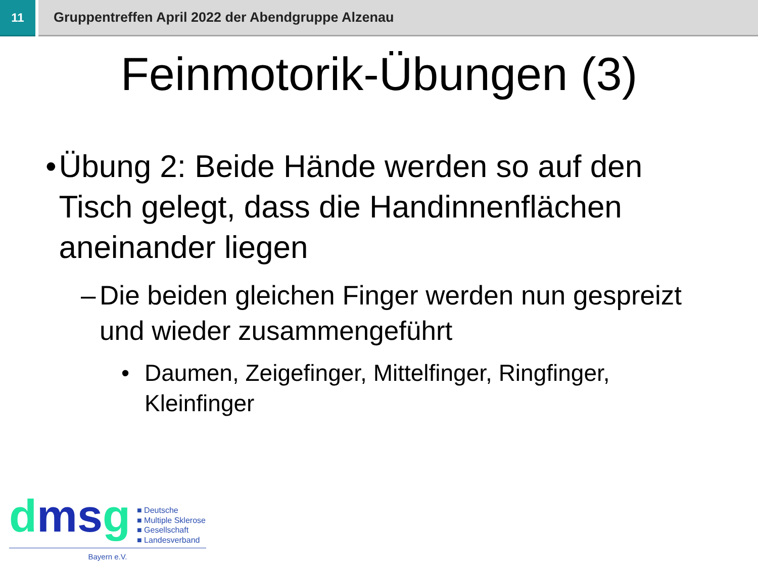11 Gruppentreffen April 2022 der Abendgruppe Alzenau
Feinmotorik-Übungen (3)
• Übung 2: Beide Hände werden so auf den Tisch gelegt, dass die Handinnenflächen aneinander liegen
– Die beiden gleichen Finger werden nun gespreizt und wieder zusammengeführt
• Daumen, Zeigefinger, Mittelfinger, Ringfinger, Kleinfinger
dmsg
■ Deutsche
■ Multiple Sklerose
■ Gesellschaft
■ Landesverband
Bayern e.V.